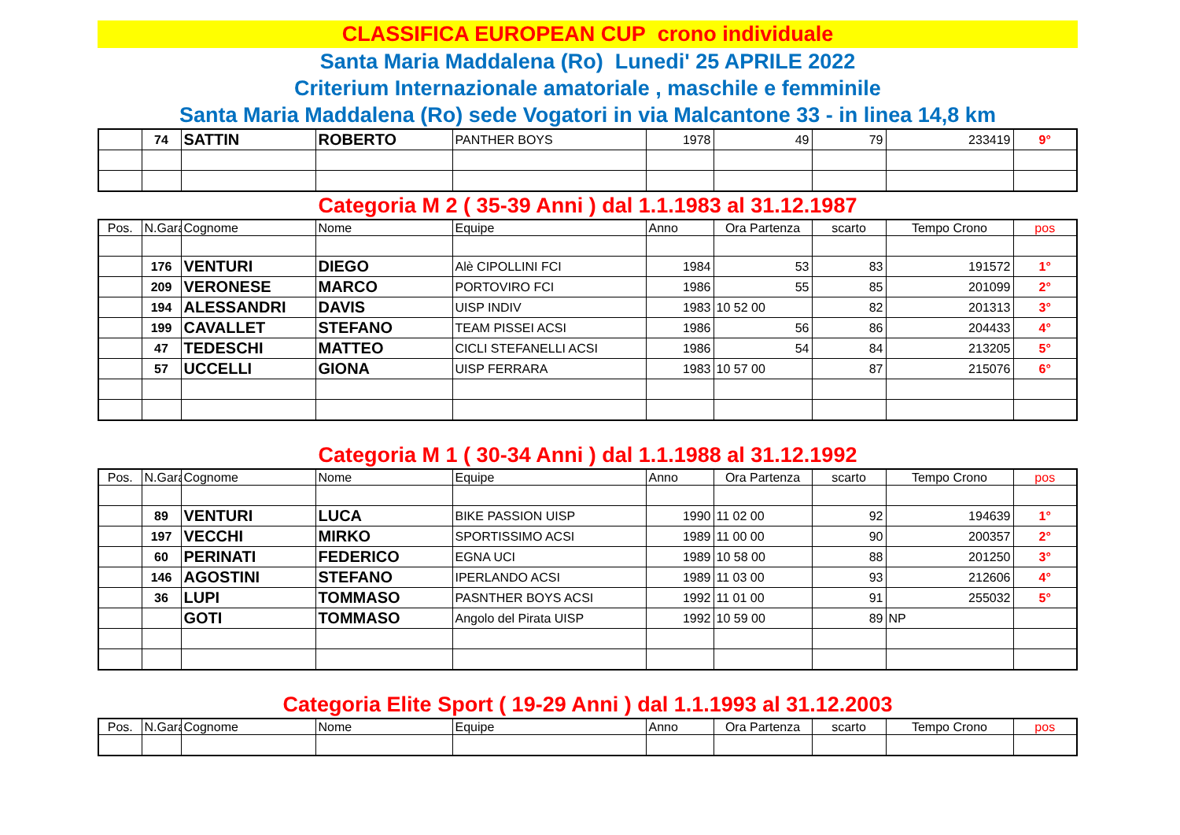CLASSIFICA EUROPEAN CUP crono individuale
Santa Maria Maddalena (Ro) Lunedi' 25 APRILE 2022
Criterium Internazionale amatoriale , maschile e femminile
Santa Maria Maddalena (Ro) sede Vogatori in via Malcantone 33 - in linea 14,8 km
| | 74 | SATTIN | ROBERTO | PANTHER BOYS | 1978 | 49 | 79 | 233419 | 9° |
Categoria M 2 ( 35-39 Anni ) dal 1.1.1983 al 31.12.1987
| Pos. | N.Gara | Cognome | Nome | Equipe | Anno | Ora Partenza | scarto | Tempo Crono | pos |
| --- | --- | --- | --- | --- | --- | --- | --- | --- | --- |
| | 176 | VENTURI | DIEGO | Alè CIPOLLINI FCI | 1984 | 53 | 83 | 191572 | 1° |
| | 209 | VERONESE | MARCO | PORTOVIRO FCI | 1986 | 55 | 85 | 201099 | 2° |
| | 194 | ALESSANDRI | DAVIS | UISP INDIV | 1983 | 10 52 00 | 82 | 201313 | 3° |
| | 199 | CAVALLET | STEFANO | TEAM PISSEI ACSI | 1986 | 56 | 86 | 204433 | 4° |
| | 47 | TEDESCHI | MATTEO | CICLI STEFANELLI ACSI | 1986 | 54 | 84 | 213205 | 5° |
| | 57 | UCCELLI | GIONA | UISP FERRARA | 1983 | 10 57 00 | 87 | 215076 | 6° |
Categoria M 1 ( 30-34 Anni ) dal 1.1.1988 al 31.12.1992
| Pos. | N.Gara | Cognome | Nome | Equipe | Anno | Ora Partenza | scarto | Tempo Crono | pos |
| --- | --- | --- | --- | --- | --- | --- | --- | --- | --- |
| | 89 | VENTURI | LUCA | BIKE PASSION UISP | 1990 | 11 02 00 | 92 | 194639 | 1° |
| | 197 | VECCHI | MIRKO | SPORTISSIMO ACSI | 1989 | 11 00 00 | 90 | 200357 | 2° |
| | 60 | PERINATI | FEDERICO | EGNA UCI | 1989 | 10 58 00 | 88 | 201250 | 3° |
| | 146 | AGOSTINI | STEFANO | IPERLANDO ACSI | 1989 | 11 03 00 | 93 | 212606 | 4° |
| | 36 | LUPI | TOMMASO | PASNTHER BOYS ACSI | 1992 | 11 01 00 | 91 | 255032 | 5° |
| | | GOTI | TOMMASO | Angolo del Pirata UISP | 1992 | 10 59 00 | 89 | NP | |
Categoria Elite Sport ( 19-29 Anni ) dal 1.1.1993 al 31.12.2003
| Pos. | N.Gara | Cognome | Nome | Equipe | Anno | Ora Partenza | scarto | Tempo Crono | pos |
| --- | --- | --- | --- | --- | --- | --- | --- | --- | --- |